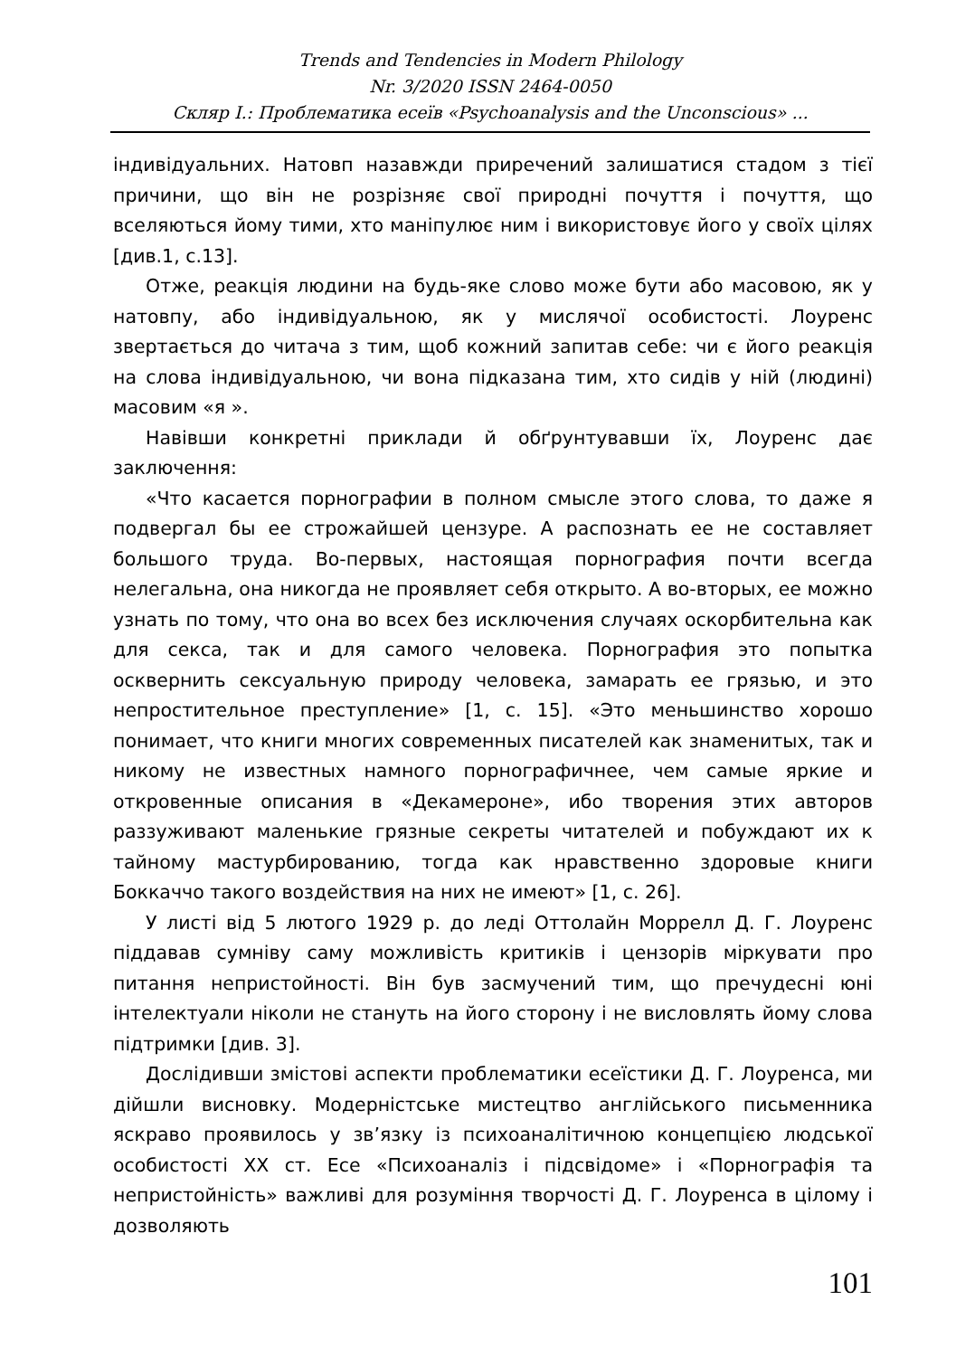Trends and Tendencies in Modern Philology
Nr. 3/2020 ISSN 2464-0050
Скляр І.: Проблематика есеїв «Psychoanalysis and the Unconscious» ...
індивідуальних. Натовп назавжди приречений залишатися стадом з тієї причини, що він не розрізняє свої природні почуття і почуття, що вселяються йому тими, хто маніпулює ним і використовує його у своїх цілях [див.1, с.13].
Отже, реакція людини на будь-яке слово може бути або масовою, як у натовпу, або індивідуальною, як у мислячої особистості. Лоуренс звертається до читача з тим, щоб кожний запитав себе: чи є його реакція на слова індивідуальною, чи вона підказана тим, хто сидів у ній (людині) масовим «я ».
Навівши конкретні приклади й обґрунтувавши їх, Лоуренс дає заключення:
«Что касается порнографии в полном смысле этого слова, то даже я подвергал бы ее строжайшей цензуре. А распознать ее не составляет большого труда. Во-первых, настоящая порнография почти всегда нелегальна, она никогда не проявляет себя открыто. А во-вторых, ее можно узнать по тому, что она во всех без исключения случаях оскорбительна как для секса, так и для самого человека. Порнография это попытка осквернить сексуальную природу человека, замарать ее грязью, и это непростительное преступление» [1, с. 15]. «Это меньшинство хорошо понимает, что книги многих современных писателей как знаменитых, так и никому не известных намного порнографичнее, чем самые яркие и откровенные описания в «Декамероне», ибо творения этих авторов раззуживают маленькие грязные секреты читателей и побуждают их к тайному мастурбированию, тогда как нравственно здоровые книги Боккаччо такого воздействия на них не имеют» [1, с. 26].
У листі від 5 лютого 1929 р. до леді Оттолайн Моррелл Д. Г. Лоуренс піддавав сумніву саму можливість критиків і цензорів міркувати про питання непристойності. Він був засмучений тим, що пречудесні юні інтелектуали ніколи не стануть на його сторону і не висловлять йому слова підтримки [див. 3].
Дослідивши змістові аспекти проблематики есеїстики Д. Г. Лоуренса, ми дійшли висновку. Модерністське мистецтво англійського письменника яскраво проявилось у зв’язку із психоаналітичною концепцією людської особистості ХХ ст. Есе «Психоаналіз і підсвідоме» і «Порнографія та непристойність» важливі для розуміння творчості Д. Г. Лоуренса в цілому і дозволяють
101